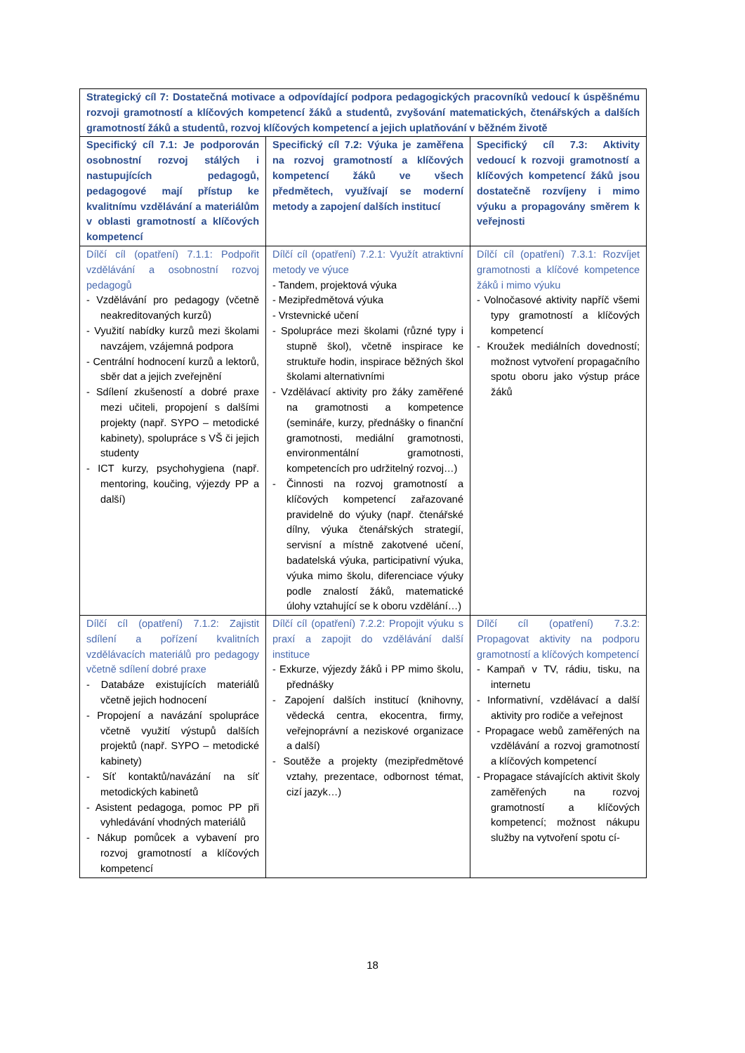| Strategický cíl 7: Dostatečná motivace a odpovídající podpora pedagogických pracovníků vedoucí k úspěšnému rozvoji gramotností a klíčových kompetencí žáků a studentů, zvyšování matematických, čtenářských a dalších gramotností žáků a studentů, rozvoj klíčových kompetencí a jejich uplatňování v běžném životě | | |
| --- | --- | --- |
| Specifický cíl 7.1: Je podporován osobnostní rozvoj stálých i nastupujících pedagogů, pedagogové mají přístup ke kvalitnímu vzdělávání a materiálům v oblasti gramotností a klíčových kompetencí | Specifický cíl 7.2: Výuka je zaměřena na rozvoj gramotností a klíčových kompetencí žáků ve všech předmětech, využívají se moderní metody a zapojení dalších institucí | Specifický cíl 7.3: Aktivity vedoucí k rozvoji gramotností a klíčových kompetencí žáků jsou dostatečně rozvíjeny i mimo výuku a propagovány směrem k veřejnosti |
| Dílčí cíl (opatření) 7.1.1: Podpořit vzdělávání a osobnostní rozvoj pedagogů - Vzdělávání pro pedagogy (včetně neakreditovaných kurzů) - Využití nabídky kurzů mezi školami navzájem, vzájemná podpora - Centrální hodnocení kurzů a lektorů, sběr dat a jejich zveřejnění - Sdílení zkušeností a dobré praxe mezi učiteli, propojení s dalšími projekty (např. SYPO – metodické kabinety), spolupráce s VŠ či jejich studenty - ICT kurzy, psychohygiena (např. mentoring, koučing, výjezdy PP a další) | Dílčí cíl (opatření) 7.2.1: Využít atraktivní metody ve výuce - Tandem, projektová výuka - Mezipředmětová výuka - Vrstevnické učení - Spolupráce mezi školami (různé typy i stupně škol), včetně inspirace ke struktuře hodin, inspirace běžných škol školami alternativními - Vzdělávací aktivity pro žáky zaměřené na gramotnosti a kompetence (semináře, kurzy, přednášky o finanční gramotnosti, mediální gramotnosti, environmentální gramotnosti, kompetencích pro udržitelný rozvoj…) - Činnosti na rozvoj gramotností a klíčových kompetencí zařazované pravidelně do výuky (např. čtenářské dílny, výuka čtenářských strategií, servisní a místně zakotvené učení, badatelská výuka, participativní výuka, výuka mimo školu, diferenciace výuky podle znalostí žáků, matematické úlohy vztahující se k oboru vzdělání…) | Dílčí cíl (opatření) 7.3.1: Rozvíjet gramotnosti a klíčové kompetence žáků i mimo výuku - Volnočasové aktivity napříč všemi typy gramotností a klíčových kompetencí - Kroužek mediálních dovedností; možnost vytvoření propagačního spotu oboru jako výstup práce žáků |
| Dílčí cíl (opatření) 7.1.2: Zajistit sdílení a pořízení kvalitních vzdělávacích materiálů pro pedagogy včetně sdílení dobré praxe - Databáze existujících materiálů včetně jejich hodnocení - Propojení a navázání spolupráce včetně využití výstupů dalších projektů (např. SYPO – metodické kabinety) - Síť kontaktů/navázání na síť metodických kabinetů - Asistent pedagoga, pomoc PP při vyhledávání vhodných materiálů - Nákup pomůcek a vybavení pro rozvoj gramotností a klíčových kompetencí | Dílčí cíl (opatření) 7.2.2: Propojit výuku s praxí a zapojit do vzdělávání další instituce - Exkurze, výjezdy žáků i PP mimo školu, přednášky - Zapojení dalších institucí (knihovny, vědecká centra, ekocentra, firmy, veřejnoprávní a neziskové organizace a další) - Soutěže a projekty (mezipředmětové vztahy, prezentace, odbornost témat, cizí jazyk…) | Dílčí cíl (opatření) 7.3.2: Propagovat aktivity na podporu gramotností a klíčových kompetencí - Kampaň v TV, rádiu, tisku, na internetu - Informativní, vzdělávací a další aktivity pro rodiče a veřejnost - Propagace webů zaměřených na vzdělávání a rozvoj gramotností a klíčových kompetencí - Propagace stávajících aktivit školy zaměřených na rozvoj gramotností a klíčových kompetencí; možnost nákupu služby na vytvoření spotu cí- |
18